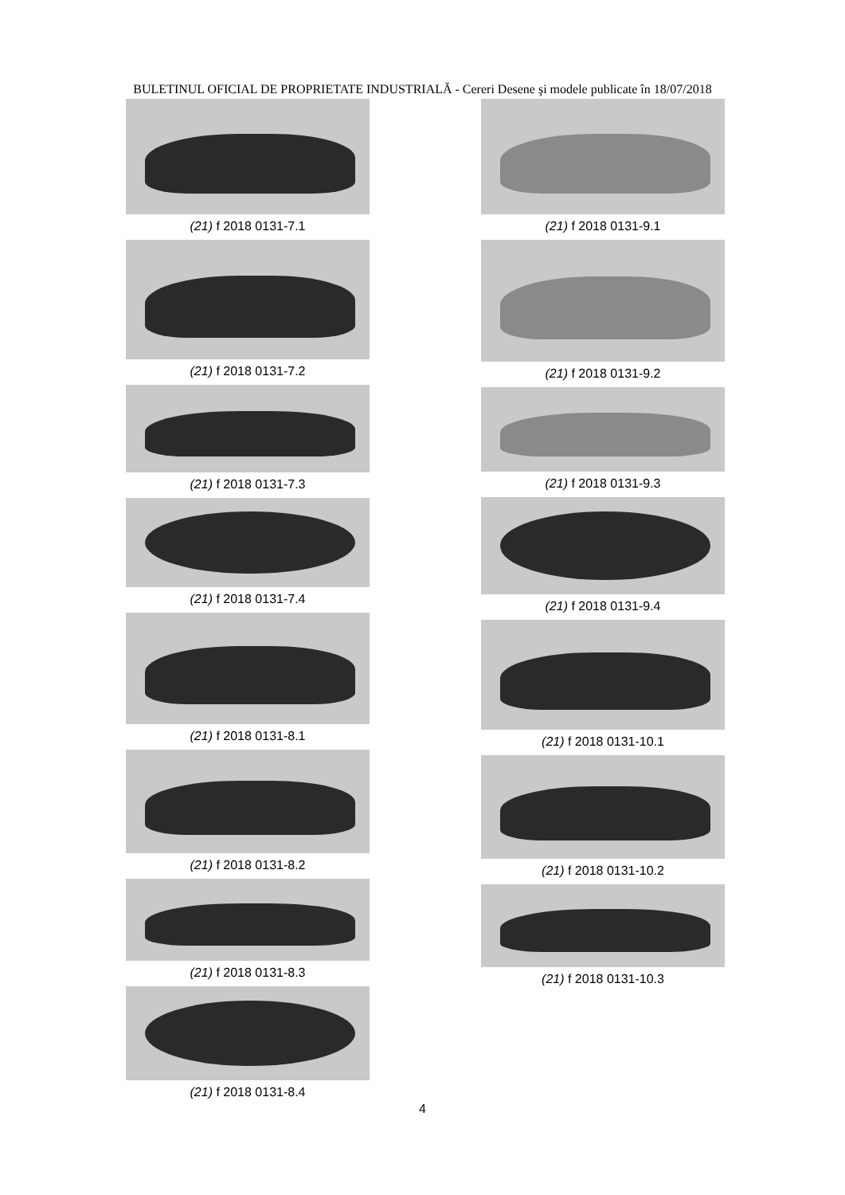BULETINUL OFICIAL DE PROPRIETATE INDUSTRIALĂ - Cereri Desene şi modele publicate în 18/07/2018
(21) f 2018 0131-7.1
(21) f 2018 0131-7.2
(21) f 2018 0131-7.3
(21) f 2018 0131-7.4
(21) f 2018 0131-8.1
(21) f 2018 0131-8.2
(21) f 2018 0131-8.3
(21) f 2018 0131-8.4
(21) f 2018 0131-9.1
(21) f 2018 0131-9.2
(21) f 2018 0131-9.3
(21) f 2018 0131-9.4
(21) f 2018 0131-10.1
(21) f 2018 0131-10.2
(21) f 2018 0131-10.3
4